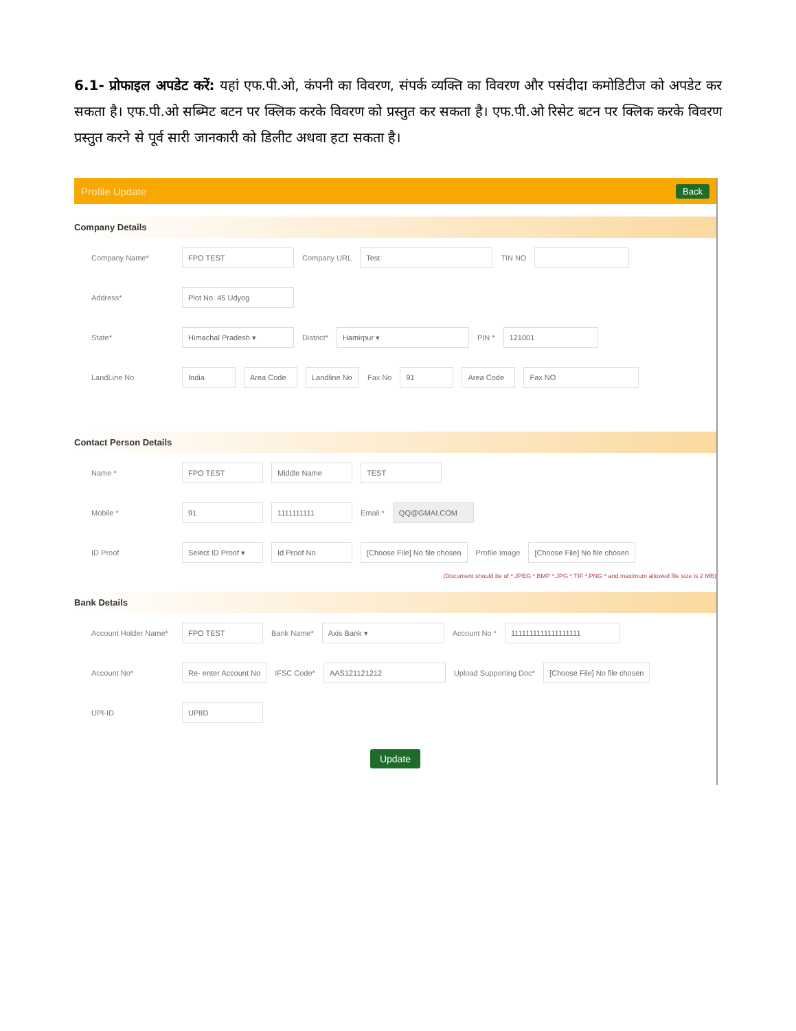6.1- प्रोफाइल अपडेट करें: यहां एफ.पी.ओ, कंपनी का विवरण, संपर्क व्यक्ति का विवरण और पसंदीदा कमोडिटीज को अपडेट कर सकता है। एफ.पी.ओ सब्मिट बटन पर क्लिक करके विवरण को प्रस्तुत कर सकता है। एफ.पी.ओ रिसेट बटन पर क्लिक करके विवरण प्रस्तुत करने से पूर्व सारी जानकारी को डिलीट अथवा हटा सकता है।
Profile Update Back
Company Details
Company Name* FPO TEST Company URL Test TIN NO
Address* Plot No. 45 Udyog
State* Himachal Pradesh ▾ District* Hamirpur ▾ PIN * 121001
LandLine No India Area Code Landline No Fax No 91 Area Code Fax NO
Contact Person Details
Name * FPO TEST Middle Name TEST
Mobile * 91 1111111111 Email * QQ@GMAI.COM
ID Proof Select ID Proof ▾ Id Proof No [Choose File] No file chosen Profile Image [Choose File] No file chosen
(Document should be of *.JPEG *.BMP *.JPG *.TIF *.PNG * and maximum allowed file size is 2 MB)
Bank Details
Account Holder Name* FPO TEST Bank Name* Axis Bank ▾ Account No * 1111111111111111111
Account No* Re- enter Account No IFSC Code* AAS121121212 Upload Supporting Doc* [Choose File] No file chosen
UPI-ID UPIID
Update